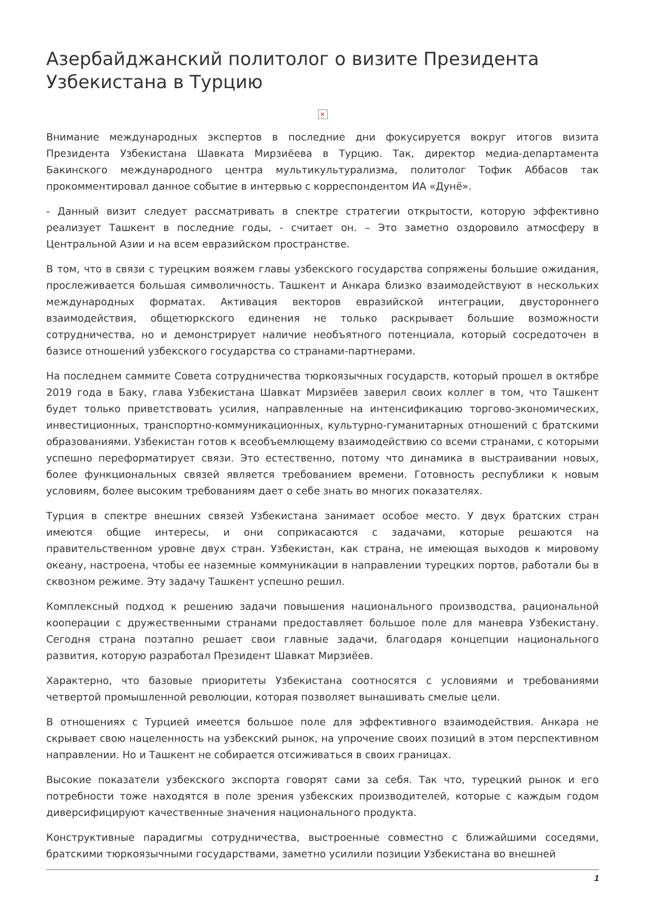Азербайджанский политолог о визите Президента Узбекистана в Турцию
×
Внимание международных экспертов в последние дни фокусируется вокруг итогов визита Президента Узбекистана Шавката Мирзиёева в Турцию. Так, директор медиа-департамента Бакинского международного центра мультикультурализма, политолог Тофик Аббасов так прокомментировал данное событие в интервью с корреспондентом ИА «Дунё».
- Данный визит следует рассматривать в спектре стратегии открытости, которую эффективно реализует Ташкент в последние годы, - считает он. – Это заметно оздоровило атмосферу в Центральной Азии и на всем евразийском пространстве.
В том, что в связи с турецким вояжем главы узбекского государства сопряжены большие ожидания, прослеживается большая символичность. Ташкент и Анкара близко взаимодействуют в нескольких международных форматах. Активация векторов евразийской интеграции, двустороннего взаимодействия, общетюркского единения не только раскрывает большие возможности сотрудничества, но и демонстрирует наличие необъятного потенциала, который сосредоточен в базисе отношений узбекского государства со странами-партнерами.
На последнем саммите Совета сотрудничества тюркоязычных государств, который прошел в октябре 2019 года в Баку, глава Узбекистана Шавкат Мирзиёев заверил своих коллег в том, что Ташкент будет только приветствовать усилия, направленные на интенсификацию торгово-экономических, инвестиционных, транспортно-коммуникационных, культурно-гуманитарных отношений с братскими образованиями. Узбекистан готов к всеобъемлющему взаимодействию со всеми странами, с которыми успешно переформатирует связи. Это естественно, потому что динамика в выстраивании новых, более функциональных связей является требованием времени. Готовность республики к новым условиям, более высоким требованиям дает о себе знать во многих показателях.
Турция в спектре внешних связей Узбекистана занимает особое место. У двух братских стран имеются общие интересы, и они соприкасаются с задачами, которые решаются на правительственном уровне двух стран. Узбекистан, как страна, не имеющая выходов к мировому океану, настроена, чтобы ее наземные коммуникации в направлении турецких портов, работали бы в сквозном режиме. Эту задачу Ташкент успешно решил.
Комплексный подход к решению задачи повышения национального производства, рациональной кооперации с дружественными странами предоставляет большое поле для маневра Узбекистану. Сегодня страна поэтапно решает свои главные задачи, благодаря концепции национального развития, которую разработал Президент Шавкат Мирзиёев.
Характерно, что базовые приоритеты Узбекистана соотносятся с условиями и требованиями четвертой промышленной революции, которая позволяет вынашивать смелые цели.
В отношениях с Турцией имеется большое поле для эффективного взаимодействия. Анкара не скрывает свою нацеленность на узбекский рынок, на упрочение своих позиций в этом перспективном направлении. Но и Ташкент не собирается отсиживаться в своих границах.
Высокие показатели узбекского экспорта говорят сами за себя. Так что, турецкий рынок и его потребности тоже находятся в поле зрения узбекских производителей, которые с каждым годом диверсифицируют качественные значения национального продукта.
Конструктивные парадигмы сотрудничества, выстроенные совместно с ближайшими соседями, братскими тюркоязычными государствами, заметно усилили позиции Узбекистана во внешней
1